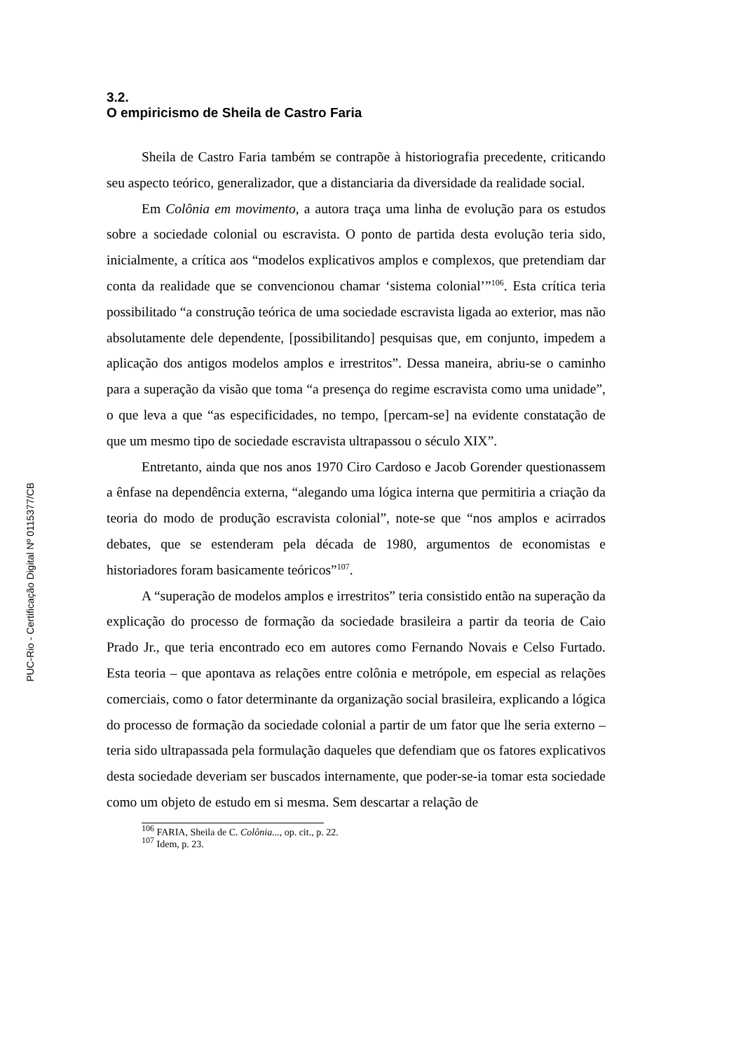PUC-Rio - Certificação Digital Nº 0115377/CB
3.2.
O empiricismo de Sheila de Castro Faria
Sheila de Castro Faria também se contrapõe à historiografia precedente, criticando seu aspecto teórico, generalizador, que a distanciaria da diversidade da realidade social.
Em Colônia em movimento, a autora traça uma linha de evolução para os estudos sobre a sociedade colonial ou escravista. O ponto de partida desta evolução teria sido, inicialmente, a crítica aos “modelos explicativos amplos e complexos, que pretendiam dar conta da realidade que se convencionou chamar ‘sistema colonial’”<sup>106</sup>. Esta crítica teria possibilitado “a construção teórica de uma sociedade escravista ligada ao exterior, mas não absolutamente dele dependente, [possibilitando] pesquisas que, em conjunto, impedem a aplicação dos antigos modelos amplos e irrestritos”. Dessa maneira, abriu-se o caminho para a superação da visão que toma “a presença do regime escravista como uma unidade”, o que leva a que “as especificidades, no tempo, [percam-se] na evidente constatação de que um mesmo tipo de sociedade escravista ultrapassou o século XIX”.
Entretanto, ainda que nos anos 1970 Ciro Cardoso e Jacob Gorender questionassem a ênfase na dependência externa, “alegando uma lógica interna que permitiria a criação da teoria do modo de produção escravista colonial”, note-se que “nos amplos e acirrados debates, que se estenderam pela década de 1980, argumentos de economistas e historiadores foram basicamente teóricos”<sup>107</sup>.
A “superação de modelos amplos e irrestritos” teria consistido então na superação da explicação do processo de formação da sociedade brasileira a partir da teoria de Caio Prado Jr., que teria encontrado eco em autores como Fernando Novais e Celso Furtado. Esta teoria – que apontava as relações entre colônia e metrópole, em especial as relações comerciais, como o fator determinante da organização social brasileira, explicando a lógica do processo de formação da sociedade colonial a partir de um fator que lhe seria externo – teria sido ultrapassada pela formulação daqueles que defendiam que os fatores explicativos desta sociedade deveriam ser buscados internamente, que poder-se-ia tomar esta sociedade como um objeto de estudo em si mesma. Sem descartar a relação de
<sup>106</sup> FARIA, Sheila de C. Colônia..., op. cit., p. 22.
<sup>107</sup> Idem, p. 23.